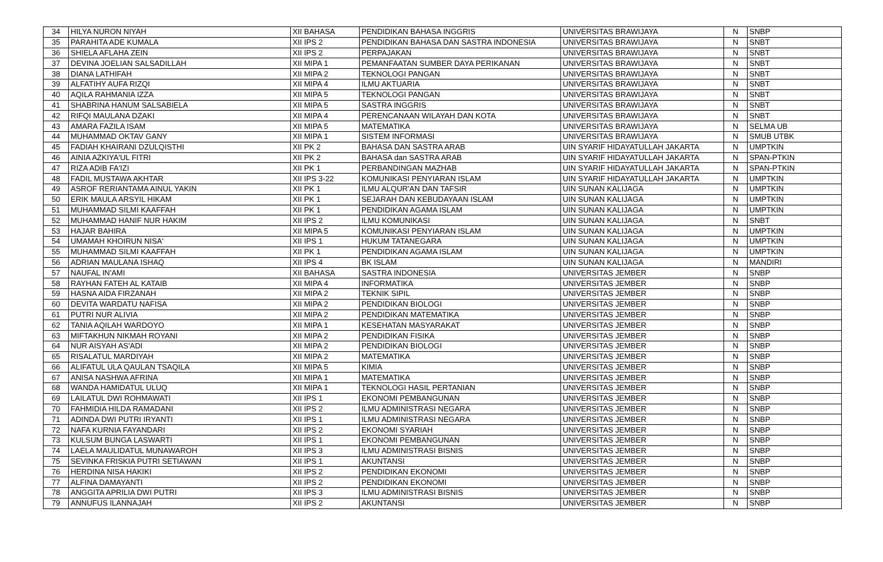| 34 | HILYA NURON NIYAH | XII BAHASA | PENDIDIKAN BAHASA INGGRIS | UNIVERSITAS BRAWIJAYA | N | SNBP |
| 35 | PARAHITA ADE KUMALA | XII IPS 2 | PENDIDIKAN BAHASA DAN SASTRA INDONESIA | UNIVERSITAS BRAWIJAYA | N | SNBT |
| 36 | SHIELA AFLAHA ZEIN | XII IPS 2 | PERPAJAKAN | UNIVERSITAS BRAWIJAYA | N | SNBT |
| 37 | DEVINA JOELIAN SALSADILLAH | XII MIPA 1 | PEMANFAATAN SUMBER DAYA PERIKANAN | UNIVERSITAS BRAWIJAYA | N | SNBT |
| 38 | DIANA LATHIFAH | XII MIPA 2 | TEKNOLOGI PANGAN | UNIVERSITAS BRAWIJAYA | N | SNBT |
| 39 | ALFATIHY AUFA RIZQI | XII MIPA 4 | ILMU AKTUARIA | UNIVERSITAS BRAWIJAYA | N | SNBT |
| 40 | AQILA RAHMANIA IZZA | XII MIPA 5 | TEKNOLOGI PANGAN | UNIVERSITAS BRAWIJAYA | N | SNBT |
| 41 | SHABRINA HANUM SALSABIELA | XII MIPA 5 | SASTRA INGGRIS | UNIVERSITAS BRAWIJAYA | N | SNBT |
| 42 | RIFQI MAULANA DZAKI | XII MIPA 4 | PERENCANAAN WILAYAH DAN KOTA | UNIVERSITAS BRAWIJAYA | N | SNBT |
| 43 | AMARA FAZILA ISAM | XII MIPA 5 | MATEMATIKA | UNIVERSITAS BRAWIJAYA | N | SELMA UB |
| 44 | MUHAMMAD OKTAV GANY | XII MIPA 1 | SISTEM INFORMASI | UNIVERSITAS BRAWIJAYA | N | SMUB UTBK |
| 45 | FADIAH KHAIRANI DZULQISTHI | XII PK 2 | BAHASA DAN SASTRA ARAB | UIN SYARIF HIDAYATULLAH JAKARTA | N | UMPTKIN |
| 46 | AINIA AZKIYA'UL FITRI | XII PK 2 | BAHASA dan SASTRA ARAB | UIN SYARIF HIDAYATULLAH JAKARTA | N | SPAN-PTKIN |
| 47 | RIZA ADIB FA'IZI | XII PK 1 | PERBANDINGAN MAZHAB | UIN SYARIF HIDAYATULLAH JAKARTA | N | SPAN-PTKIN |
| 48 | FADIL MUSTAWA AKHTAR | XII IPS 3-22 | KOMUNIKASI PENYIARAN ISLAM | UIN SYARIF HIDAYATULLAH JAKARTA | N | UMPTKIN |
| 49 | ASROF RERIANTAMA AINUL YAKIN | XII PK 1 | ILMU ALQUR'AN DAN TAFSIR | UIN SUNAN KALIJAGA | N | UMPTKIN |
| 50 | ERIK MAULA ARSYIL HIKAM | XII PK 1 | SEJARAH DAN KEBUDAYAAN ISLAM | UIN SUNAN KALIJAGA | N | UMPTKIN |
| 51 | MUHAMMAD SILMI KAAFFAH | XII PK 1 | PENDIDIKAN AGAMA ISLAM | UIN SUNAN KALIJAGA | N | UMPTKIN |
| 52 | MUHAMMAD HANIF NUR HAKIM | XII IPS 2 | ILMU KOMUNIKASI | UIN SUNAN KALIJAGA | N | SNBT |
| 53 | HAJAR BAHIRA | XII MIPA 5 | KOMUNIKASI PENYIARAN ISLAM | UIN SUNAN KALIJAGA | N | UMPTKIN |
| 54 | UMAMAH KHOIRUN NISA' | XII IPS 1 | HUKUM TATANEGARA | UIN SUNAN KALIJAGA | N | UMPTKIN |
| 55 | MUHAMMAD SILMI KAAFFAH | XII PK 1 | PENDIDIKAN AGAMA ISLAM | UIN SUNAN KALIJAGA | N | UMPTKIN |
| 56 | ADRIAN MAULANA ISHAQ | XII IPS 4 | BK ISLAM | UIN SUNAN KALIJAGA | N | MANDIRI |
| 57 | NAUFAL IN'AMI | XII BAHASA | SASTRA INDONESIA | UNIVERSITAS JEMBER | N | SNBP |
| 58 | RAYHAN FATEH AL KATAIB | XII MIPA 4 | INFORMATIKA | UNIVERSITAS JEMBER | N | SNBP |
| 59 | HASNA AIDA FIRZANAH | XII MIPA 2 | TEKNIK SIPIL | UNIVERSITAS JEMBER | N | SNBP |
| 60 | DEVITA WARDATU NAFISA | XII MIPA 2 | PENDIDIKAN BIOLOGI | UNIVERSITAS JEMBER | N | SNBP |
| 61 | PUTRI NUR ALIVIA | XII MIPA 2 | PENDIDIKAN MATEMATIKA | UNIVERSITAS JEMBER | N | SNBP |
| 62 | TANIA AQILAH WARDOYO | XII MIPA 1 | KESEHATAN MASYARAKAT | UNIVERSITAS JEMBER | N | SNBP |
| 63 | MIFTAKHUN NIKMAH ROYANI | XII MIPA 2 | PENDIDIKAN FISIKA | UNIVERSITAS JEMBER | N | SNBP |
| 64 | NUR AISYAH AS'ADI | XII MIPA 2 | PENDIDIKAN BIOLOGI | UNIVERSITAS JEMBER | N | SNBP |
| 65 | RISALATUL MARDIYAH | XII MIPA 2 | MATEMATIKA | UNIVERSITAS JEMBER | N | SNBP |
| 66 | ALIFATUL ULA QAULAN TSAQILA | XII MIPA 5 | KIMIA | UNIVERSITAS JEMBER | N | SNBP |
| 67 | ANISA NASHWA AFRINA | XII MIPA 1 | MATEMATIKA | UNIVERSITAS JEMBER | N | SNBP |
| 68 | WANDA HAMIDATUL ULUQ | XII MIPA 1 | TEKNOLOGI HASIL PERTANIAN | UNIVERSITAS JEMBER | N | SNBP |
| 69 | LAILATUL DWI ROHMAWATI | XII IPS 1 | EKONOMI PEMBANGUNAN | UNIVERSITAS JEMBER | N | SNBP |
| 70 | FAHMIDIA HILDA RAMADANI | XII IPS 2 | ILMU ADMINISTRASI NEGARA | UNIVERSITAS JEMBER | N | SNBP |
| 71 | ADINDA DWI PUTRI IRYANTI | XII IPS 1 | ILMU ADMINISTRASI NEGARA | UNIVERSITAS JEMBER | N | SNBP |
| 72 | NAFA KURNIA FAYANDARI | XII IPS 2 | EKONOMI SYARIAH | UNIVERSITAS JEMBER | N | SNBP |
| 73 | KULSUM BUNGA LASWARTI | XII IPS 1 | EKONOMI PEMBANGUNAN | UNIVERSITAS JEMBER | N | SNBP |
| 74 | LAELA MAULIDATUL MUNAWAROH | XII IPS 3 | ILMU ADMINISTRASI BISNIS | UNIVERSITAS JEMBER | N | SNBP |
| 75 | SEVINKA FRISKIA PUTRI SETIAWAN | XII IPS 1 | AKUNTANSI | UNIVERSITAS JEMBER | N | SNBP |
| 76 | HERDINA NISA HAKIKI | XII IPS 2 | PENDIDIKAN EKONOMI | UNIVERSITAS JEMBER | N | SNBP |
| 77 | ALFINA DAMAYANTI | XII IPS 2 | PENDIDIKAN EKONOMI | UNIVERSITAS JEMBER | N | SNBP |
| 78 | ANGGITA APRILIA DWI PUTRI | XII IPS 3 | ILMU ADMINISTRASI BISNIS | UNIVERSITAS JEMBER | N | SNBP |
| 79 | ANNUFUS ILANNAJAH | XII IPS 2 | AKUNTANSI | UNIVERSITAS JEMBER | N | SNBP |